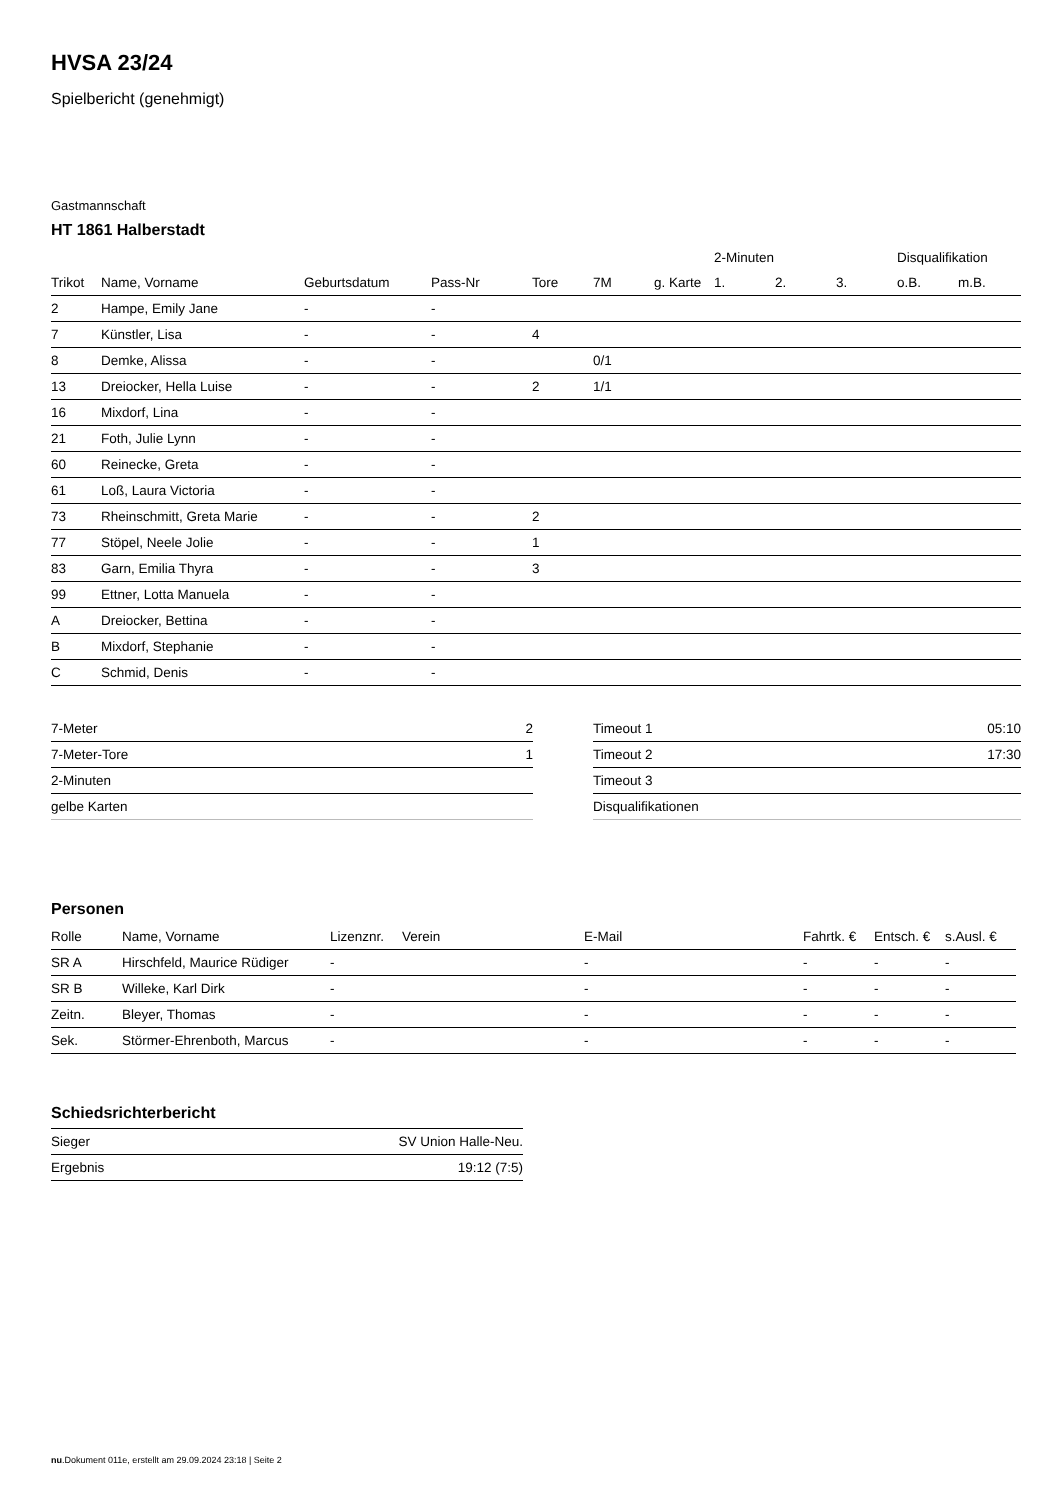HVSA 23/24
Spielbericht (genehmigt)
Gastmannschaft
HT 1861 Halberstadt
| | | | | | | | 2-Minuten | | | Disqualifikation | |
| --- | --- | --- | --- | --- | --- | --- | --- | --- | --- | --- | --- |
| Trikot | Name, Vorname | Geburtsdatum | Pass-Nr | Tore | 7M | g. Karte | 1. | 2. | 3. | o.B. | m.B. |
| 2 | Hampe, Emily Jane | - | - | | | | | | | | |
| 7 | Künstler, Lisa | - | - | 4 | | | | | | | |
| 8 | Demke, Alissa | - | - | | 0/1 | | | | | | |
| 13 | Dreiocker, Hella Luise | - | - | 2 | 1/1 | | | | | | |
| 16 | Mixdorf, Lina | - | - | | | | | | | | |
| 21 | Foth, Julie Lynn | - | - | | | | | | | | |
| 60 | Reinecke, Greta | - | - | | | | | | | | |
| 61 | Loß, Laura Victoria | - | - | | | | | | | | |
| 73 | Rheinschmitt, Greta Marie | - | - | 2 | | | | | | | |
| 77 | Stöpel, Neele Jolie | - | - | 1 | | | | | | | |
| 83 | Garn, Emilia Thyra | - | - | 3 | | | | | | | |
| 99 | Ettner, Lotta Manuela | - | - | | | | | | | | |
| A | Dreiocker, Bettina | - | - | | | | | | | | |
| B | Mixdorf, Stephanie | - | - | | | | | | | | |
| C | Schmid, Denis | - | - | | | | | | | | |
| 7-Meter | 2 |
| 7-Meter-Tore | 1 |
| 2-Minuten | |
| gelbe Karten | |
| Timeout 1 | 05:10 |
| Timeout 2 | 17:30 |
| Timeout 3 | |
| Disqualifikationen | |
Personen
| Rolle | Name, Vorname | Lizenznr. | Verein | E-Mail | Fahrtk. € | Entsch. € | s.Ausl. € |
| --- | --- | --- | --- | --- | --- | --- | --- |
| SR A | Hirschfeld, Maurice Rüdiger | - | | - | - | - | - |
| SR B | Willeke, Karl Dirk | - | | - | - | - | - |
| Zeitn. | Bleyer, Thomas | - | | - | - | - | - |
| Sek. | Störmer-Ehrenboth, Marcus | - | | - | - | - | - |
Schiedsrichterbericht
| Sieger | SV Union Halle-Neu. |
| Ergebnis | 19:12 (7:5) |
nu.Dokument 011e, erstellt am 29.09.2024 23:18 | Seite 2